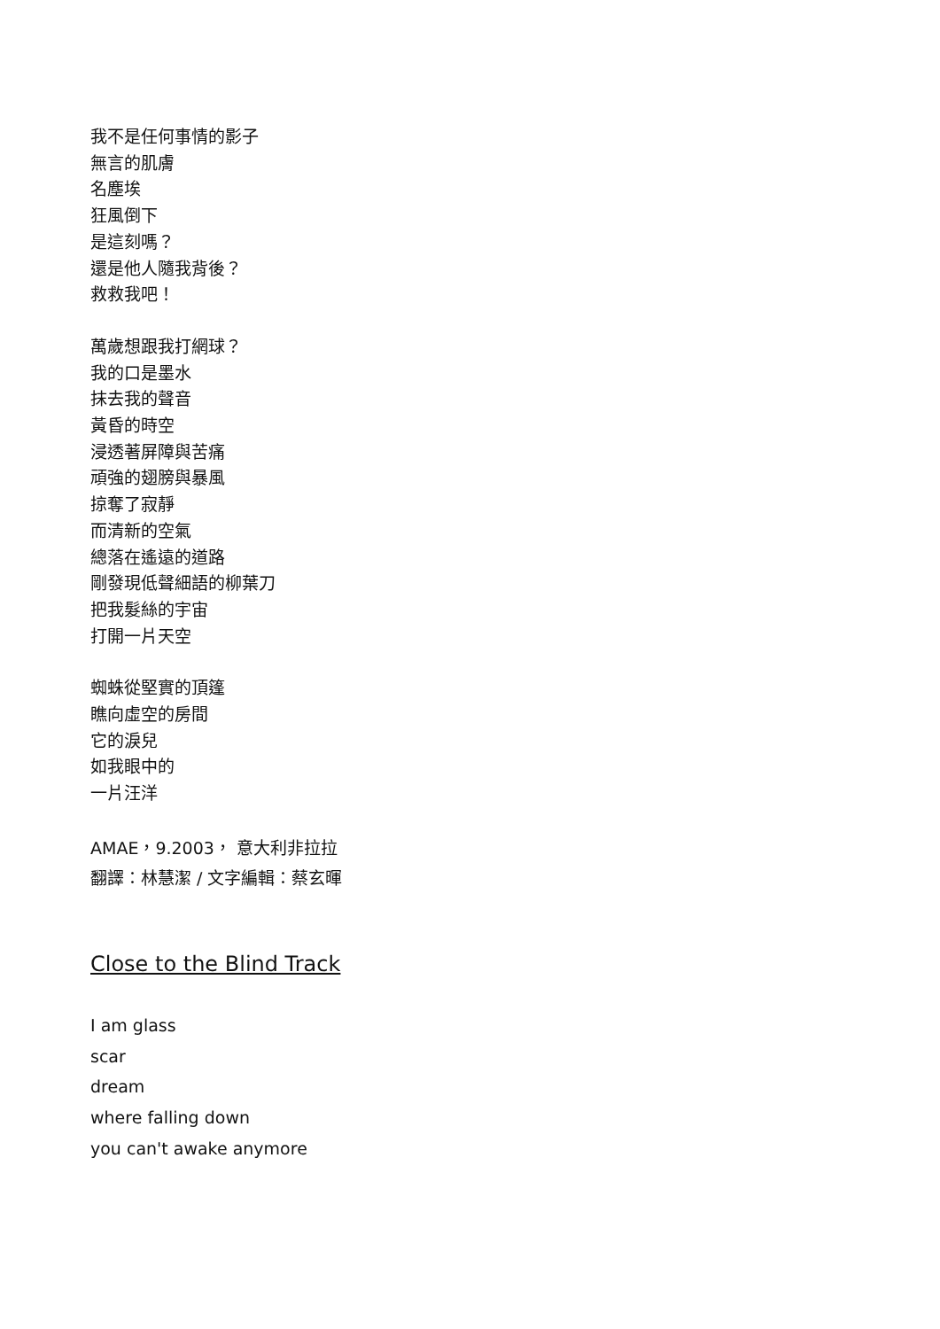我不是任何事情的影子
無言的肌膚
名塵埃
狂風倒下
是這刻嗎？
還是他人隨我背後？
救救我吧！
萬歲想跟我打網球？
我的口是墨水
抹去我的聲音
黃昏的時空
浸透著屏障與苦痛
頑強的翅膀與暴風
掠奪了寂靜
而清新的空氣
總落在遙遠的道路
剛發現低聲細語的柳葉刀
把我髮絲的宇宙
打開一片天空
蜘蛛從堅實的頂篷
瞧向虛空的房間
它的淚兒
如我眼中的
一片汪洋
AMAE，9.2003， 意大利非拉拉
翻譯：林慧潔 / 文字編輯：蔡玄暉
Close to the Blind Track
I am glass
scar
dream
where falling down
you can't awake anymore